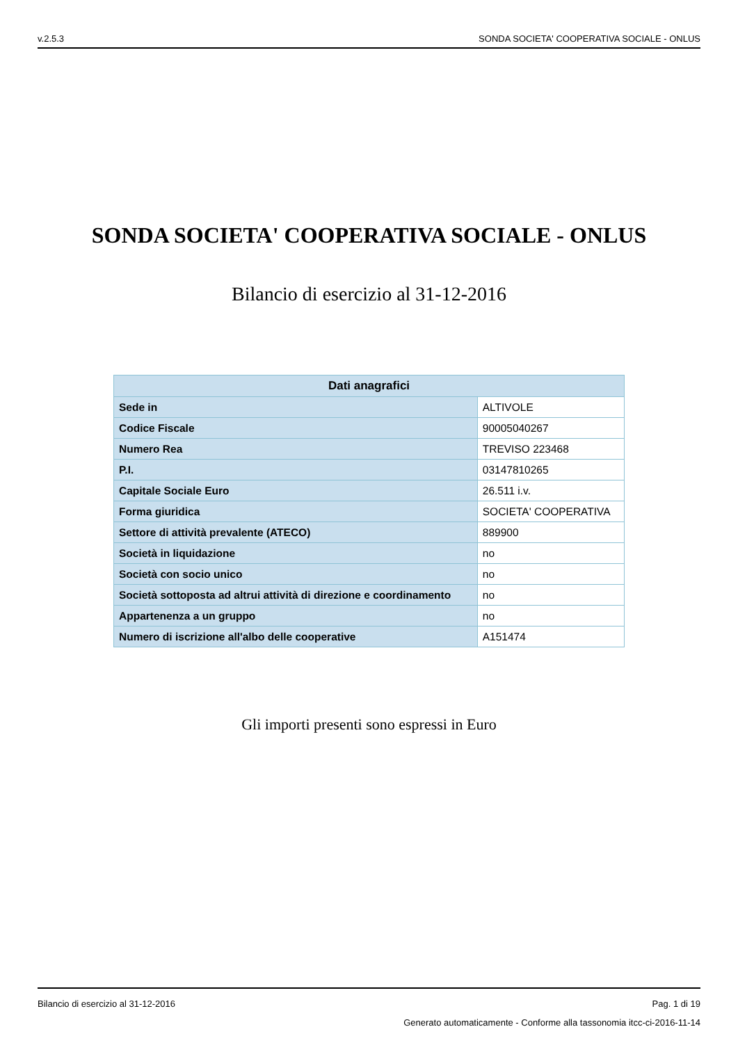v.2.5.3 SONDA SOCIETA' COOPERATIVA SOCIALE - ONLUS
SONDA SOCIETA' COOPERATIVA SOCIALE - ONLUS
Bilancio di esercizio al 31-12-2016
| Dati anagrafici | |
| --- | --- |
| Sede in | ALTIVOLE |
| Codice Fiscale | 90005040267 |
| Numero Rea | TREVISO 223468 |
| P.I. | 03147810265 |
| Capitale Sociale Euro | 26.511 i.v. |
| Forma giuridica | SOCIETA' COOPERATIVA |
| Settore di attività prevalente (ATECO) | 889900 |
| Società in liquidazione | no |
| Società con socio unico | no |
| Società sottoposta ad altrui attività di direzione e coordinamento | no |
| Appartenenza a un gruppo | no |
| Numero di iscrizione all'albo delle cooperative | A151474 |
Gli importi presenti sono espressi in Euro
Bilancio di esercizio al 31-12-2016 Pag. 1 di 19
Generato automaticamente - Conforme alla tassonomia itcc-ci-2016-11-14